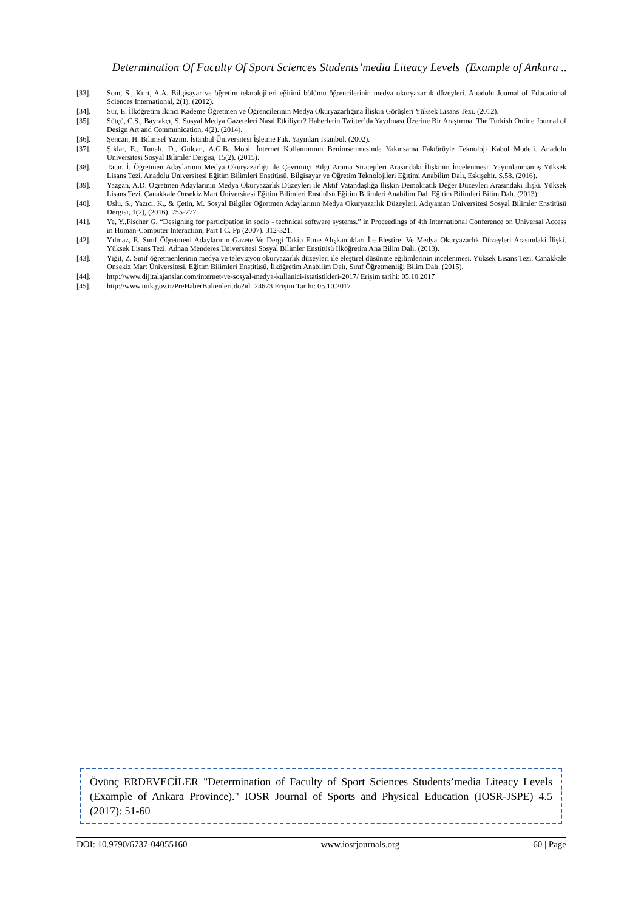Determination Of Faculty Of Sport Sciences Students’media Liteacy Levels (Example of Ankara ..
[33]. Som, S., Kurt, A.A. Bilgisayar ve öğretim teknolojileri eğitimi bölümü öğrencilerinin medya okuryazarlık düzeyleri. Anadolu Journal of Educational Sciences International, 2(1). (2012).
[34]. Sur, E. İlköğretim İkinci Kademe Öğretmen ve Öğrencilerinin Medya Okuryazarlığına İlişkin Görüşleri Yüksek Lisans Tezi. (2012).
[35]. Sütçü, C.S., Bayrakçı, S. Sosyal Medya Gazeteleri Nasıl Etkiliyor? Haberlerin Twitter’da Yayılması Üzerine Bir Araştırma. The Turkish Online Journal of Design Art and Communication, 4(2). (2014).
[36]. Şencan, H. Bilimsel Yazım. İstanbul Üniversitesi İşletme Fak. Yayınları İstanbul. (2002).
[37]. Şıklar, E., Tunalı, D., Gülcan, A.G.B. Mobil İnternet Kullanımının Benimsenmesinde Yakınsama Faktörüyle Teknoloji Kabul Modeli. Anadolu Üniversitesi Sosyal Bilimler Dergisi, 15(2). (2015).
[38]. Tatar. İ. Öğretmen Adaylarının Medya Okuryazarlığı ile Çevrimiçi Bilgi Arama Stratejileri Arasındaki İlişkinin İncelenmesi. Yayımlanmamış Yüksek Lisans Tezi. Anadolu Üniversitesi Eğitim Bilimleri Enstitüsü. Bilgisayar ve Öğretim Teknolojileri Eğitimi Anabilim Dalı, Eskişehir. S.58. (2016).
[39]. Yazgan, A.D. Ögretmen Adaylarının Medya Okuryazarlık Düzeyleri ile Aktif Vatandaşlığa İlişkin Demokratik Değer Düzeyleri Arasındaki İlişki. Yüksek Lisans Tezi. Çanakkale Onsekiz Mart Üniversitesi Eğitim Bilimleri Enstitüsü Eğitim Bilimleri Anabilim Dalı Eğitim Bilimleri Bilim Dalı. (2013).
[40]. Uslu, S., Yazıcı, K., & Çetin, M. Sosyal Bilgiler Öğretmen Adaylarının Medya Okuryazarlık Düzeyleri. Adıyaman Üniversitesi Sosyal Bilimler Enstitüsü Dergisi, 1(2), (2016). 755-777.
[41]. Ye, Y.,Fischer G. “Designing for participation in socio - technical software systems.” in Proceedings of 4th International Conference on Universal Access in Human-Computer Interaction, Part I C. Pp (2007). 312-321.
[42]. Yılmaz, E. Sınıf Öğretmeni Adaylarının Gazete Ve Dergi Takip Etme Alışkanlıkları İle Eleştirel Ve Medya Okuryazarlık Düzeyleri Arasındaki İlişki. Yüksek Lisans Tezi. Adnan Menderes Üniversitesi Sosyal Bilimler Enstitüsü İlköğretim Ana Bilim Dalı. (2013).
[43]. Yiğit, Z. Sınıf öğretmenlerinin medya ve televizyon okuryazarlık düzeyleri ile eleştirel düşünme eğilimlerinin incelenmesi. Yüksek Lisans Tezi. Çanakkale Onsekiz Mart Üniversitesi, Eğitim Bilimleri Enstitüsü, İlköğretim Anabilim Dalı, Sınıf Öğretmenliği Bilim Dalı. (2015).
[44]. http://www.dijitalajanslar.com/internet-ve-sosyal-medya-kullanici-istatistikleri-2017/ Erişim tarihi: 05.10.2017
[45]. http://www.tuik.gov.tr/PreHaberBultenleri.do?id=24673 Erişim Tarihi: 05.10.2017
Övünç ERDEVECİLER "Determination of Faculty of Sport Sciences Students’media Liteacy Levels (Example of Ankara Province)." IOSR Journal of Sports and Physical Education (IOSR-JSPE) 4.5 (2017): 51-60
DOI: 10.9790/6737-04055160 www.iosrjournals.org 60 | Page